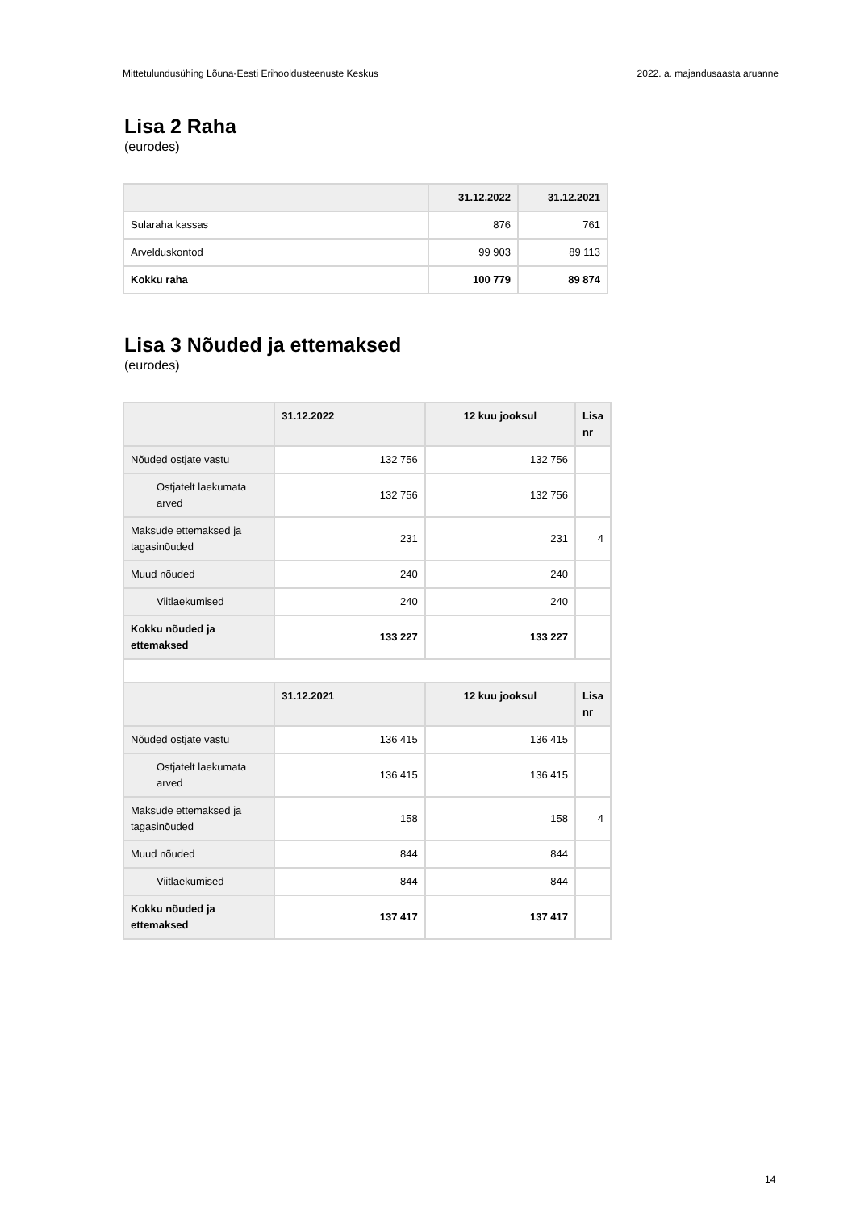Mittetulundusühing Lõuna-Eesti Erihooldusteenuste Keskus 2022. a. majandusaasta aruanne
Lisa 2 Raha
(eurodes)
| | 31.12.2022 | 31.12.2021 |
| --- | --- | --- |
| Sularaha kassas | 876 | 761 |
| Arvelduskontod | 99 903 | 89 113 |
| Kokku raha | 100 779 | 89 874 |
Lisa 3 Nõuded ja ettemaksed
(eurodes)
| | 31.12.2022 | 12 kuu jooksul | Lisa nr |
| --- | --- | --- | --- |
| Nõuded ostjate vastu | 132 756 | 132 756 | |
| Ostjatelt laekumata arved | 132 756 | 132 756 | |
| Maksude ettemaksed ja tagasinõuded | 231 | 231 | 4 |
| Muud nõuded | 240 | 240 | |
| Viitlaekumised | 240 | 240 | |
| Kokku nõuded ja ettemaksed | 133 227 | 133 227 | |
| | 31.12.2021 | 12 kuu jooksul | Lisa nr |
| Nõuded ostjate vastu | 136 415 | 136 415 | |
| Ostjatelt laekumata arved | 136 415 | 136 415 | |
| Maksude ettemaksed ja tagasinõuded | 158 | 158 | 4 |
| Muud nõuded | 844 | 844 | |
| Viitlaekumised | 844 | 844 | |
| Kokku nõuded ja ettemaksed | 137 417 | 137 417 | |
14